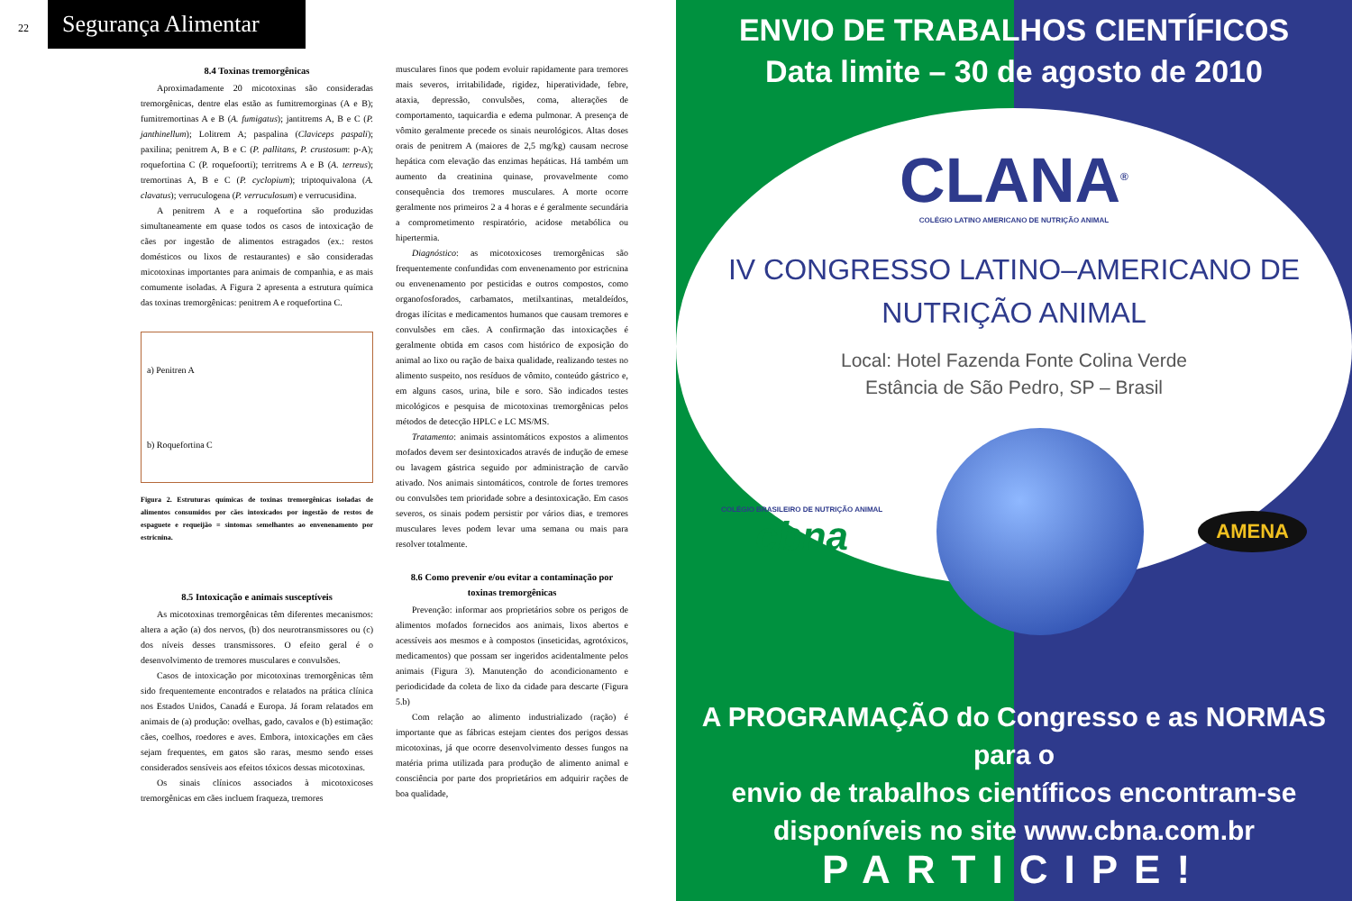22
Segurança Alimentar
8.4 Toxinas tremorgênicas
Aproximadamente 20 micotoxinas são consideradas tremorgênicas, dentre elas estão as fumitremorginas (A e B); fumitremortinas A e B (A. fumigatus); jantitrems A, B e C (P. janthinellum); Lolitrem A; paspalina (Claviceps paspali); paxilina; penitrem A, B e C (P. pallitans, P. crustosum: p-A); roquefortina C (P. roquefoorti); territrems A e B (A. terreus); tremortinas A, B e C (P. cyclopium); triptoquivalona (A. clavatus); verruculogena (P. verruculosum) e verrucusidina.
A penitrem A e a roquefortina são produzidas simultaneamente em quase todos os casos de intoxicação de cães por ingestão de alimentos estragados (ex.: restos domésticos ou lixos de restaurantes) e são consideradas micotoxinas importantes para animais de companhia, e as mais comumente isoladas. A Figura 2 apresenta a estrutura química das toxinas tremorgênicas: penitrem A e roquefortina C.
a) Penitren A
b) Roquefortina C
Figura 2. Estruturas químicas de toxinas tremorgênicas isoladas de alimentos consumidos por cães intoxicados por ingestão de restos de espaguete e requeijão = sintomas semelhantes ao envenenamento por estricnina.
8.5 Intoxicação e animais susceptíveis
As micotoxinas tremorgênicas têm diferentes mecanismos: altera a ação (a) dos nervos, (b) dos neurotransmissores ou (c) dos níveis desses transmissores. O efeito geral é o desenvolvimento de tremores musculares e convulsões.
Casos de intoxicação por micotoxinas tremorgênicas têm sido frequentemente encontrados e relatados na prática clínica nos Estados Unidos, Canadá e Europa. Já foram relatados em animais de (a) produção: ovelhas, gado, cavalos e (b) estimação: cães, coelhos, roedores e aves. Embora, intoxicações em cães sejam frequentes, em gatos são raras, mesmo sendo esses considerados sensíveis aos efeitos tóxicos dessas micotoxinas.
Os sinais clínicos associados à micotoxicoses tremorgênicas em cães incluem fraqueza, tremores
musculares finos que podem evoluir rapidamente para tremores mais severos, irritabilidade, rigidez, hiperatividade, febre, ataxia, depressão, convulsões, coma, alterações de comportamento, taquicardia e edema pulmonar. A presença de vômito geralmente precede os sinais neurológicos. Altas doses orais de penitrem A (maiores de 2,5 mg/kg) causam necrose hepática com elevação das enzimas hepáticas. Há também um aumento da creatinina quinase, provavelmente como consequência dos tremores musculares. A morte ocorre geralmente nos primeiros 2 a 4 horas e é geralmente secundária a comprometimento respiratório, acidose metabólica ou hipertermia.
Diagnóstico: as micotoxicoses tremorgênicas são frequentemente confundidas com envenenamento por estricnina ou envenenamento por pesticidas e outros compostos, como organofosforados, carbamatos, metilxantinas, metaldeídos, drogas ilícitas e medicamentos humanos que causam tremores e convulsões em cães. A confirmação das intoxicações é geralmente obtida em casos com histórico de exposição do animal ao lixo ou ração de baixa qualidade, realizando testes no alimento suspeito, nos resíduos de vômito, conteúdo gástrico e, em alguns casos, urina, bile e soro. São indicados testes micológicos e pesquisa de micotoxinas tremorgênicas pelos métodos de detecção HPLC e LC MS/MS.
Tratamento: animais assintomáticos expostos a alimentos mofados devem ser desintoxicados através de indução de emese ou lavagem gástrica seguido por administração de carvão ativado. Nos animais sintomáticos, controle de fortes tremores ou convulsões tem prioridade sobre a desintoxicação. Em casos severos, os sinais podem persistir por vários dias, e tremores musculares leves podem levar uma semana ou mais para resolver totalmente.
8.6 Como prevenir e/ou evitar a contaminação por toxinas tremorgênicas
Prevenção: informar aos proprietários sobre os perigos de alimentos mofados fornecidos aos animais, lixos abertos e acessíveis aos mesmos e à compostos (inseticidas, agrotóxicos, medicamentos) que possam ser ingeridos acidentalmente pelos animais (Figura 3). Manutenção do acondicionamento e periodicidade da coleta de lixo da cidade para descarte (Figura 5.b)
Com relação ao alimento industrializado (ração) é importante que as fábricas estejam cientes dos perigos dessas micotoxinas, já que ocorre desenvolvimento desses fungos na matéria prima utilizada para produção de alimento animal e consciência por parte dos proprietários em adquirir rações de boa qualidade,
ENVIO DE TRABALHOS CIENTÍFICOS
Data limite – 30 de agosto de 2010
CLANA<sup>®</sup>
COLÉGIO LATINO AMERICANO DE NUTRIÇÃO ANIMAL
IV CONGRESSO LATINO–AMERICANO DE
NUTRIÇÃO ANIMAL
Local: Hotel Fazenda Fonte Colina Verde
Estância de São Pedro, SP – Brasil
COLÉGIO BRASILEIRO DE NUTRIÇÃO ANIMAL
cbna
AMENA
A PROGRAMAÇÃO do Congresso e as NORMAS para o
envio de trabalhos científicos encontram-se
disponíveis no site www.cbna.com.br
PARTICIPE!